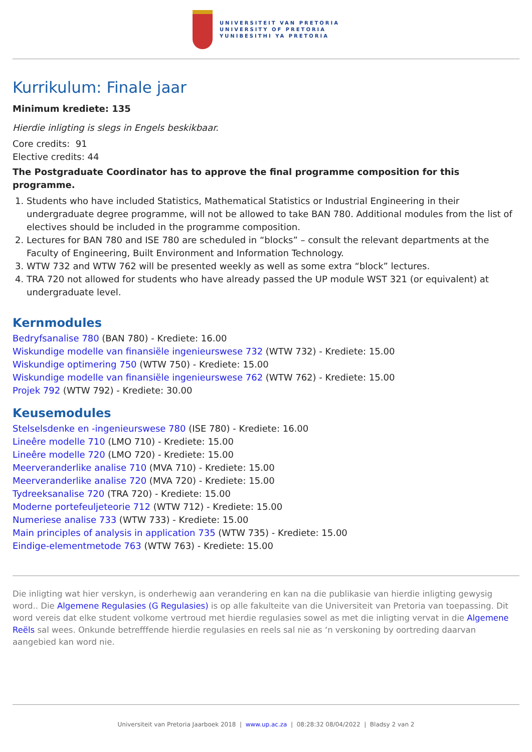UNIVERSITEIT VAN PRETORIA
UNIVERSITY OF PRETORIA
YUNIBESITHI YA PRETORIA
Kurrikulum: Finale jaar
Minimum krediete: 135
Hierdie inligting is slegs in Engels beskikbaar.
Core credits: 91
Elective credits: 44
The Postgraduate Coordinator has to approve the final programme composition for this programme.
1. Students who have included Statistics, Mathematical Statistics or Industrial Engineering in their undergraduate degree programme, will not be allowed to take BAN 780. Additional modules from the list of electives should be included in the programme composition.
2. Lectures for BAN 780 and ISE 780 are scheduled in “blocks” – consult the relevant departments at the Faculty of Engineering, Built Environment and Information Technology.
3. WTW 732 and WTW 762 will be presented weekly as well as some extra “block” lectures.
4. TRA 720 not allowed for students who have already passed the UP module WST 321 (or equivalent) at undergraduate level.
Kernmodules
Bedryfsanalise 780 (BAN 780) - Krediete: 16.00
Wiskundige modelle van finansiële ingenieurswese 732 (WTW 732) - Krediete: 15.00
Wiskundige optimering 750 (WTW 750) - Krediete: 15.00
Wiskundige modelle van finansiële ingenieurswese 762 (WTW 762) - Krediete: 15.00
Projek 792 (WTW 792) - Krediete: 30.00
Keusemodules
Stelselsdenke en -ingenieurswese 780 (ISE 780) - Krediete: 16.00
Lineêre modelle 710 (LMO 710) - Krediete: 15.00
Lineêre modelle 720 (LMO 720) - Krediete: 15.00
Meerveranderlike analise 710 (MVA 710) - Krediete: 15.00
Meerveranderlike analise 720 (MVA 720) - Krediete: 15.00
Tydreeksanalise 720 (TRA 720) - Krediete: 15.00
Moderne portefeuljeteorie 712 (WTW 712) - Krediete: 15.00
Numeriese analise 733 (WTW 733) - Krediete: 15.00
Main principles of analysis in application 735 (WTW 735) - Krediete: 15.00
Eindige-elementmetode 763 (WTW 763) - Krediete: 15.00
Die inligting wat hier verskyn, is onderhewig aan verandering en kan na die publikasie van hierdie inligting gewysig word.. Die Algemene Regulasies (G Regulasies) is op alle fakulteite van die Universiteit van Pretoria van toepassing. Dit word vereis dat elke student volkome vertroud met hierdie regulasies sowel as met die inligting vervat in die Algemene Reëls sal wees. Onkunde betrefffende hierdie regulasies en reels sal nie as ‘n verskoning by oortreding daarvan aangebied kan word nie.
Universiteit van Pretoria Jaarboek 2018 | www.up.ac.za | 08:28:32 08/04/2022 | Bladsy 2 van 2